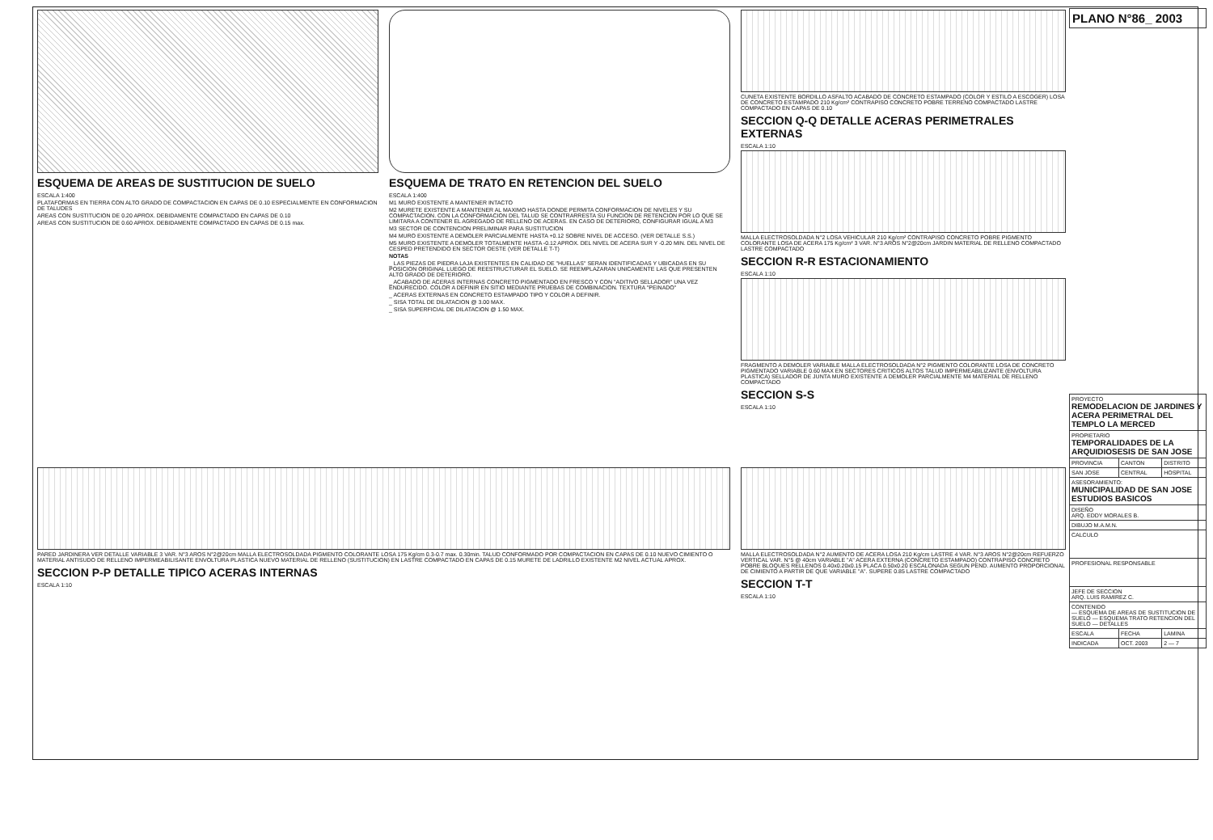ESQUEMA DE AREAS DE SUSTITUCION DE SUELO
ESCALA 1:400
PLATAFORMAS EN TIERRA CON ALTO GRADO DE COMPACTACION EN CAPAS DE 0.10 ESPECIALMENTE EN CONFORMACION DE TALUDES
AREAS CON SUSTITUCION DE 0.20 APROX. DEBIDAMENTE COMPACTADO EN CAPAS DE 0.10
AREAS CON SUSTITUCION DE 0.60 APROX. DEBIDAMENTE COMPACTADO EN CAPAS DE 0.15 max.
ESQUEMA DE TRATO EN RETENCION DEL SUELO
ESCALA 1:400
M1 MURO EXISTENTE A MANTENER INTACTO
M2 MURETE EXISTENTE A MANTENER AL MAXIMO HASTA DONDE PERMITA CONFORMACION DE NIVELES Y SU COMPACTACION. CON LA CONFORMACION DEL TALUD SE CONTRARRESTA SU FUNCION DE RETENCION POR LO QUE SE LIMITARA A CONTENER EL AGREGADO DE RELLENO DE ACERAS. EN CASO DE DETERIORO, CONFIGURAR IGUAL A M3
M3 SECTOR DE CONTENCION PRELIMINAR PARA SUSTITUCION
M4 MURO EXISTENTE A DEMOLER PARCIALMENTE HASTA +0.12 SOBRE NIVEL DE ACCESO. (VER DETALLE S.S.)
M5 MURO EXISTENTE A DEMOLER TOTALMENTE HASTA -0.12 APROX. DEL NIVEL DE ACERA SUR Y -0.20 MIN. DEL NIVEL DE CESPED PRETENDIDO EN SECTOR OESTE (VER DETALLE T-T)
NOTAS
_ LAS PIEZAS DE PIEDRA LAJA EXISTENTES EN CALIDAD DE "HUELLAS" SERAN IDENTIFICADAS Y UBICADAS EN SU POSICION ORIGINAL LUEGO DE REESTRUCTURAR EL SUELO. SE REEMPLAZARAN UNICAMENTE LAS QUE PRESENTEN ALTO GRADO DE DETERIORO.
_ ACABADO DE ACERAS INTERNAS CONCRETO PIGMENTADO EN FRESCO Y CON "ADITIVO SELLADOR" UNA VEZ ENDURECIDO. COLOR A DEFINIR EN SITIO MEDIANTE PRUEBAS DE COMBINACION. TEXTURA "PEINADO"
_ ACERAS EXTERNAS EN CONCRETO ESTAMPADO TIPO Y COLOR A DEFINIR.
_ SISA TOTAL DE DILATACION @ 3.00 MAX.
_ SISA SUPERFICIAL DE DILATACION @ 1.50 MAX.
CUNETA EXISTENTE BORDILLO ASFALTO ACABADO DE CONCRETO ESTAMPADO (COLOR Y ESTILO A ESCOGER) LOSA DE CONCRETO ESTAMPADO 210 Kg/cm² CONTRAPISO CONCRETO POBRE TERRENO COMPACTADO LASTRE COMPACTADO EN CAPAS DE 0.10
SECCION Q-Q DETALLE ACERAS PERIMETRALES EXTERNAS
ESCALA 1:10
MALLA ELECTROSOLDADA N°2 LOSA VEHICULAR 210 Kg/cm² CONTRAPISO CONCRETO POBRE PIGMENTO COLORANTE LOSA DE ACERA 175 Kg/cm² 3 VAR. N°3 AROS N°2@20cm JARDIN MATERIAL DE RELLENO COMPACTADO LASTRE COMPACTADO
SECCION R-R ESTACIONAMIENTO
ESCALA 1:10
FRAGMENTO A DEMOLER VARIABLE MALLA ELECTROSOLDADA N°2 PIGMENTO COLORANTE LOSA DE CONCRETO PIGMENTADO VARIABLE 0.60 MAX EN SECTORES CRITICOS ALTOS TALUD IMPERMEABILIZANTE (ENVOLTURA PLASTICA) SELLADOR DE JUNTA MURO EXISTENTE A DEMOLER PARCIALMENTE M4 MATERIAL DE RELLENO COMPACTADO
SECCION S-S
ESCALA 1:10
PARED JARDINERA VER DETALLE VARIABLE 3 VAR. N°3 AROS N°2@20cm MALLA ELECTROSOLDADA PIGMENTO COLORANTE LOSA 175 Kg/cm 0.3-0.7 max. 0.30min. TALUD CONFORMADO POR COMPACTACION EN CAPAS DE 0.10 NUEVO CIMIENTO O MATERIAL ANTISUDO DE RELLENO IMPERMEABILISANTE ENVOLTURA PLASTICA NUEVO MATERIAL DE RELLENO (SUSTITUCION) EN LASTRE COMPACTADO EN CAPAS DE 0.15 MURETE DE LADRILLO EXISTENTE M2 NIVEL ACTUAL APROX.
SECCION P-P DETALLE TIPICO ACERAS INTERNAS
ESCALA 1:10
MALLA ELECTROSOLDADA N°2 AUMENTO DE ACERA LOSA 210 Kg/cm LASTRE 4 VAR. N°3 AROS N°2@20cm REFUERZO VERTICAL VAR. N°5 @ 40cm VARIABLE "A" ACERA EXTERNA (CONCRETO ESTAMPADO) CONTRAPISO CONCRETO POBRE BLOQUES RELLENOS 0.40x0.20x0.15 PLACA 0.50x0.20 ESCALONADA SEGUN PEND. AUMENTO PROPORCIONAL DE CIMIENTO A PARTIR DE QUE VARIABLE "A". SUPERE 0.85 LASTRE COMPACTADO
SECCION T-T
ESCALA 1:10
PLANO N°86_ 2003
| PROYECTO REMODELACION DE JARDINES Y ACERA PERIMETRAL DEL TEMPLO LA MERCED | | |
| PROPIETARIO TEMPORALIDADES DE LA ARQUIDIOSESIS DE SAN JOSE | | |
| PROVINCIA | CANTON | DISTRITO |
| SAN JOSE | CENTRAL | HOSPITAL |
| ASESORAMIENTO: MUNICIPALIDAD DE SAN JOSE ESTUDIOS BASICOS | | |
| DISEÑO ARQ. EDDY MORALES B. | | |
| DIBUJO M.A.M.N. | | |
| CALCULO | | |
| PROFESIONAL RESPONSABLE | | |
| JEFE DE SECCION ARQ. LUIS RAMIREZ C. | | |
| CONTENIDO — ESQUEMA DE AREAS DE SUSTITUCION DE SUELO — ESQUEMA TRATO RETENCION DEL SUELO — DETALLES | | |
| ESCALA | FECHA | LAMINA |
| INDICADA | OCT. 2003 | 2 — 7 |